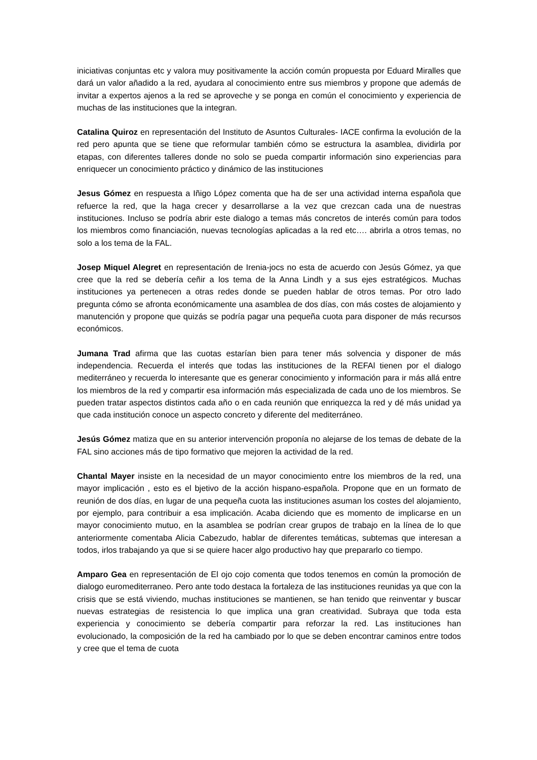iniciativas conjuntas etc y valora muy positivamente la acción común propuesta por Eduard Miralles que dará un valor añadido a la red, ayudara al conocimiento entre sus miembros y propone que además de invitar a expertos ajenos a la red se aproveche y se ponga en común el conocimiento y experiencia de muchas de las instituciones que la integran.
Catalina Quiroz en representación del Instituto de Asuntos Culturales- IACE confirma la evolución de la red pero apunta que se tiene que reformular también cómo se estructura la asamblea, dividirla por etapas, con diferentes talleres donde no solo se pueda compartir información sino experiencias para enriquecer un conocimiento práctico y dinámico de las instituciones
Jesus Gómez en respuesta a Iñigo López comenta que ha de ser una actividad interna española que refuerce la red, que la haga crecer y desarrollarse a la vez que crezcan cada una de nuestras instituciones. Incluso se podría abrir este dialogo a temas más concretos de interés común para todos los miembros como financiación, nuevas tecnologías aplicadas a la red etc…. abrirla a otros temas, no solo a los tema de la FAL.
Josep Miquel Alegret en representación de Irenia-jocs no esta de acuerdo con Jesús Gómez, ya que cree que la red se debería ceñir a los tema de la Anna Lindh y a sus ejes estratégicos. Muchas instituciones ya pertenecen a otras redes donde se pueden hablar de otros temas. Por otro lado pregunta cómo se afronta económicamente una asamblea de dos días, con más costes de alojamiento y manutención y propone que quizás se podría pagar una pequeña cuota para disponer de más recursos económicos.
Jumana Trad afirma que las cuotas estarían bien para tener más solvencia y disponer de más independencia. Recuerda el interés que todas las instituciones de la REFAl tienen por el dialogo mediterráneo y recuerda lo interesante que es generar conocimiento y información para ir más allá entre los miembros de la red y compartir esa información más especializada de cada uno de los miembros. Se pueden tratar aspectos distintos cada año o en cada reunión que enriquezca la red y dé más unidad ya que cada institución conoce un aspecto concreto y diferente del mediterráneo.
Jesús Gómez matiza que en su anterior intervención proponía no alejarse de los temas de debate de la FAL sino acciones más de tipo formativo que mejoren la actividad de la red.
Chantal Mayer insiste en la necesidad de un mayor conocimiento entre los miembros de la red, una mayor implicación , esto es el bjetivo de la acción hispano-española. Propone que en un formato de reunión de dos días, en lugar de una pequeña cuota las instituciones asuman los costes del alojamiento, por ejemplo, para contribuir a esa implicación. Acaba diciendo que es momento de implicarse en un mayor conocimiento mutuo, en la asamblea se podrían crear grupos de trabajo en la línea de lo que anteriormente comentaba Alicia Cabezudo, hablar de diferentes temáticas, subtemas que interesan a todos, irlos trabajando ya que si se quiere hacer algo productivo hay que prepararlo co tiempo.
Amparo Gea en representación de El ojo cojo comenta que todos tenemos en común la promoción de dialogo euromediterraneo. Pero ante todo destaca la fortaleza de las instituciones reunidas ya que con la crisis que se está viviendo, muchas instituciones se mantienen, se han tenido que reinventar y buscar nuevas estrategias de resistencia lo que implica una gran creatividad. Subraya que toda esta experiencia y conocimiento se debería compartir para reforzar la red. Las instituciones han evolucionado, la composición de la red ha cambiado por lo que se deben encontrar caminos entre todos y cree que el tema de cuota